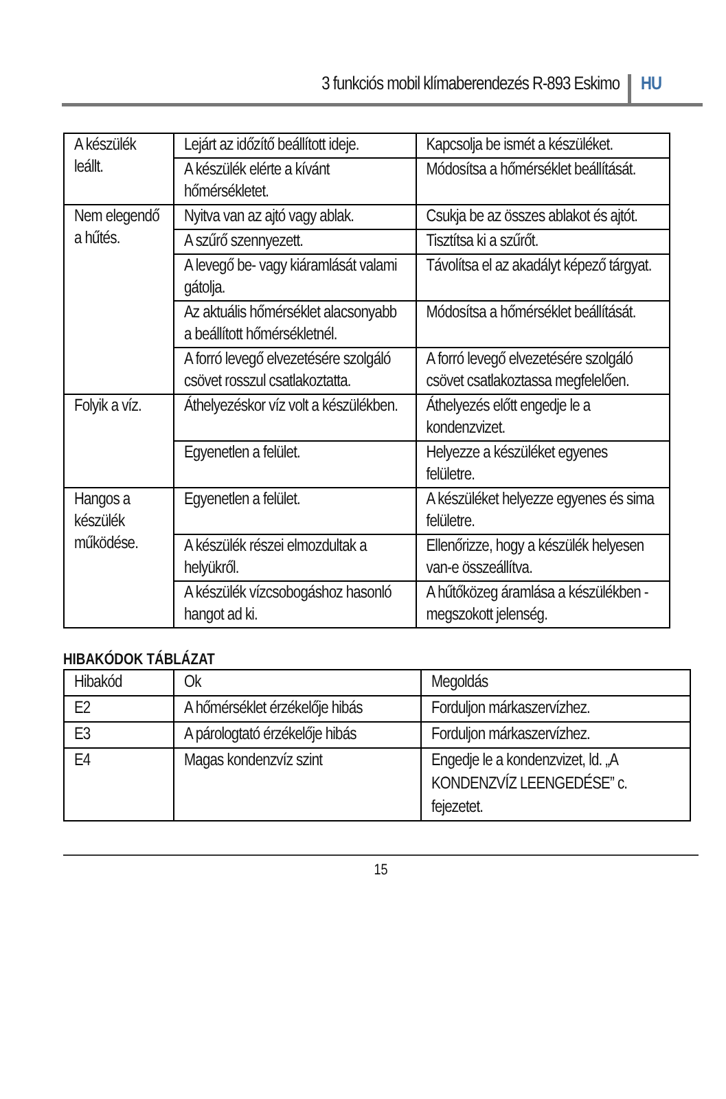3 funkciós mobil klímaberendezés R-893 Eskimo HU
| A készülék leállt. | Lejárt az időzítő beállított ideje. | Kapcsolja be ismét a készüléket. |
| | A készülék elérte a kívánt hőmérsékletet. | Módosítsa a hőmérséklet beállítását. |
| Nem elegendő a hűtés. | Nyitva van az ajtó vagy ablak. | Csukja be az összes ablakot és ajtót. |
| | A szűrő szennyezett. | Tisztítsa ki a szűrőt. |
| | A levegő be- vagy kiáramlását valami gátolja. | Távolítsa el az akadályt képező tárgyat. |
| | Az aktuális hőmérséklet alacsonyabb a beállított hőmérsékletnél. | Módosítsa a hőmérséklet beállítását. |
| | A forró levegő elvezetésére szolgáló csövet rosszul csatlakoztatta. | A forró levegő elvezetésére szolgáló csövet csatlakoztassa megfelelően. |
| Folyik a víz. | Áthelyezéskor víz volt a készülékben. | Áthelyezés előtt engedje le a kondenzvizet. |
| | Egyenetlen a felület. | Helyezze a készüléket egyenes felületre. |
| Hangos a készülék működése. | Egyenetlen a felület. | A készüléket helyezze egyenes és sima felületre. |
| | A készülék részei elmozdultak a helyükről. | Ellenőrizze, hogy a készülék helyesen van-e összeállítva. |
| | A készülék vízcsobogáshoz hasonló hangot ad ki. | A hűtőközeg áramlása a készülékben - megszokott jelenség. |
HIBAKÓDOK TÁBLÁZAT
| Hibakód | Ok | Megoldás |
| --- | --- | --- |
| E2 | A hőmérséklet érzékelője hibás | Forduljon márkaszervízhez. |
| E3 | A párologtató érzékelője hibás | Forduljon márkaszervízhez. |
| E4 | Magas kondenzvíz szint | Engedje le a kondenzvizet, ld. „A KONDENZVÍZ LEENGEDÉSE” c. fejezetet. |
15